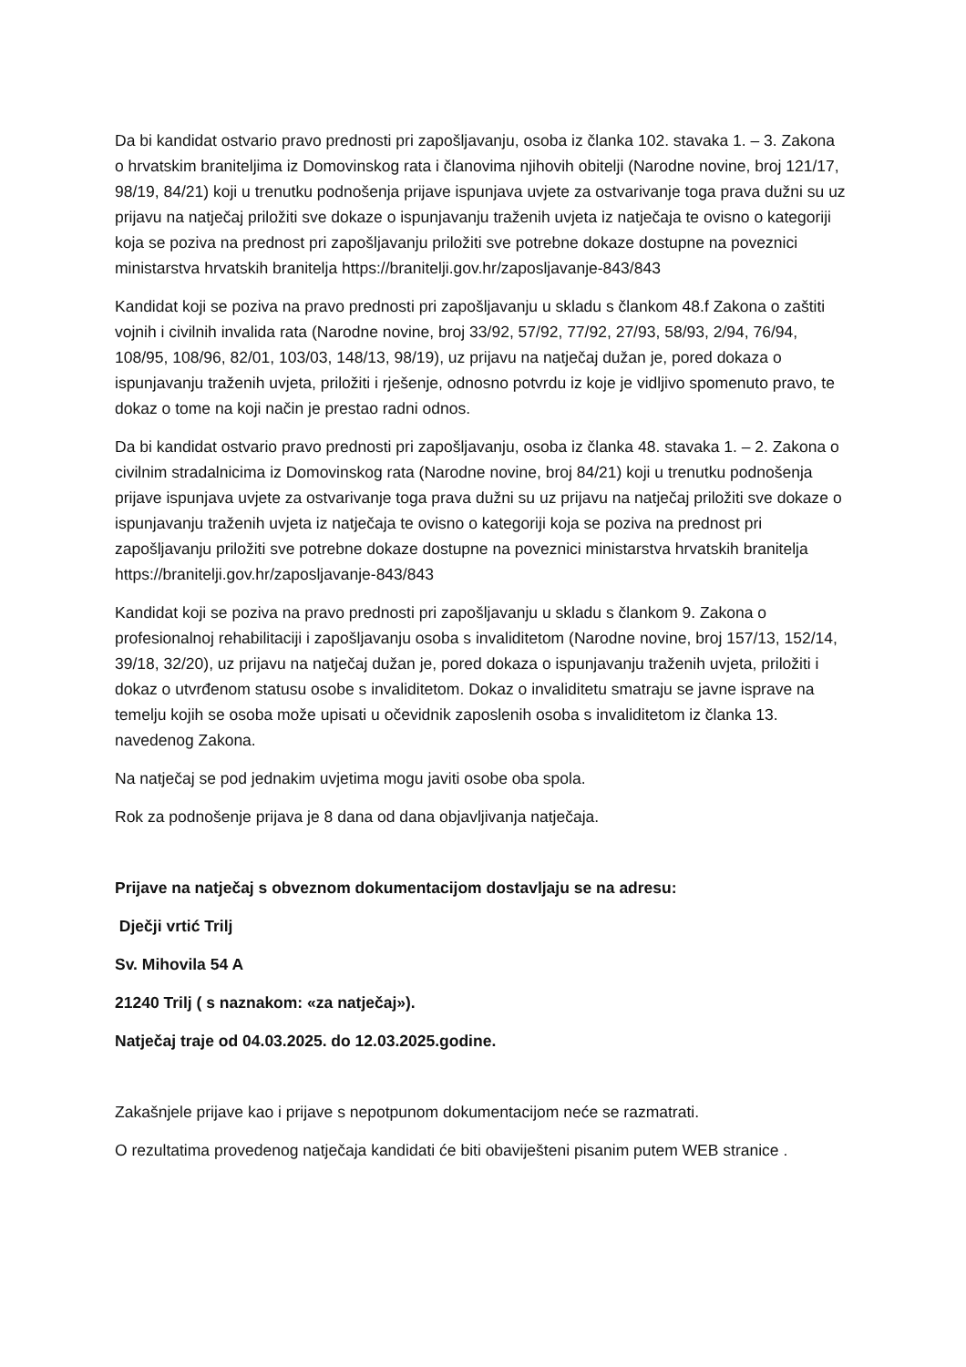Da bi kandidat ostvario pravo prednosti pri zapošljavanju, osoba iz članka 102. stavaka 1. – 3. Zakona o hrvatskim braniteljima iz Domovinskog rata i članovima njihovih obitelji (Narodne novine, broj 121/17, 98/19, 84/21) koji u trenutku podnošenja prijave ispunjava uvjete za ostvarivanje toga prava dužni su uz prijavu na natječaj priložiti sve dokaze o ispunjavanju traženih uvjeta iz natječaja te ovisno o kategoriji koja se poziva na prednost pri zapošljavanju priložiti sve potrebne dokaze dostupne na poveznici ministarstva hrvatskih branitelja https://branitelji.gov.hr/zaposljavanje-843/843
Kandidat koji se poziva na pravo prednosti pri zapošljavanju u skladu s člankom 48.f Zakona o zaštiti vojnih i civilnih invalida rata (Narodne novine, broj 33/92, 57/92, 77/92, 27/93, 58/93, 2/94, 76/94, 108/95, 108/96, 82/01, 103/03, 148/13, 98/19), uz prijavu na natječaj dužan je, pored dokaza o ispunjavanju traženih uvjeta, priložiti i rješenje, odnosno potvrdu iz koje je vidljivo spomenuto pravo, te dokaz o tome na koji način je prestao radni odnos.
Da bi kandidat ostvario pravo prednosti pri zapošljavanju, osoba iz članka 48. stavaka 1. – 2. Zakona o civilnim stradalnicima iz Domovinskog rata (Narodne novine, broj 84/21) koji u trenutku podnošenja prijave ispunjava uvjete za ostvarivanje toga prava dužni su uz prijavu na natječaj priložiti sve dokaze o ispunjavanju traženih uvjeta iz natječaja te ovisno o kategoriji koja se poziva na prednost pri zapošljavanju priložiti sve potrebne dokaze dostupne na poveznici ministarstva hrvatskih branitelja https://branitelji.gov.hr/zaposljavanje-843/843
Kandidat koji se poziva na pravo prednosti pri zapošljavanju u skladu s člankom 9. Zakona o profesionalnoj rehabilitaciji i zapošljavanju osoba s invaliditetom (Narodne novine, broj 157/13, 152/14, 39/18, 32/20), uz prijavu na natječaj dužan je, pored dokaza o ispunjavanju traženih uvjeta, priložiti i dokaz o utvrđenom statusu osobe s invaliditetom. Dokaz o invaliditetu smatraju se javne isprave na temelju kojih se osoba može upisati u očevidnik zaposlenih osoba s invaliditetom iz članka 13. navedenog Zakona.
Na natječaj se pod jednakim uvjetima mogu javiti osobe oba spola.
Rok za podnošenje prijava je 8 dana od dana objavljivanja natječaja.
Prijave na natječaj s obveznom dokumentacijom dostavljaju se na adresu:
Dječji vrtić Trilj
Sv. Mihovila 54 A
21240 Trilj ( s naznakom: «za natječaj»).
Natječaj traje od 04.03.2025. do 12.03.2025.godine.
Zakašnjele prijave kao i prijave s nepotpunom dokumentacijom neće se razmatrati.
O rezultatima provedenog natječaja kandidati će biti obaviješteni pisanim putem WEB stranice .